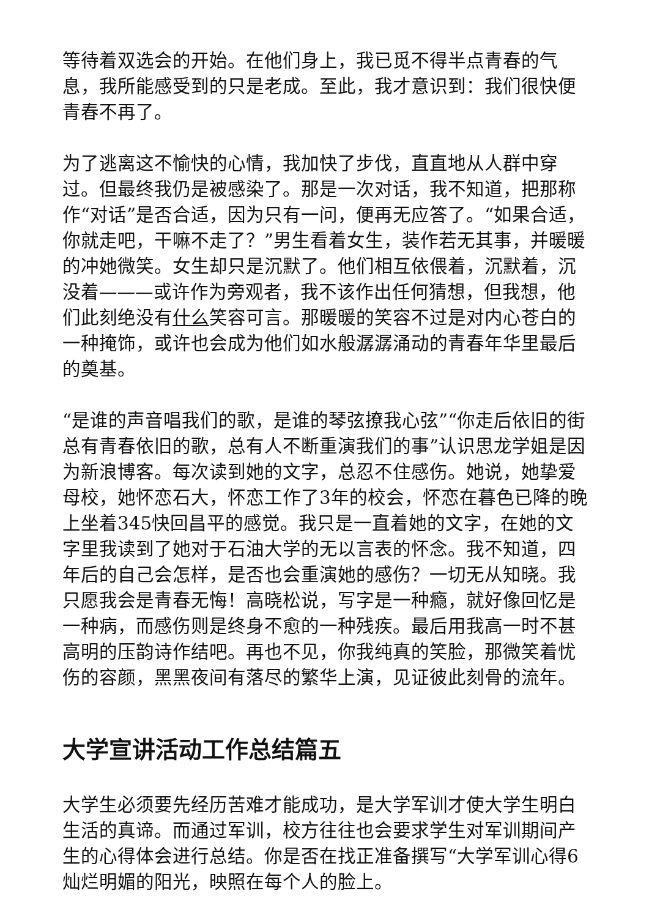等待着双选会的开始。在他们身上，我已觅不得半点青春的气息，我所能感受到的只是老成。至此，我才意识到：我们很快便青春不再了。
为了逃离这不愉快的心情，我加快了步伐，直直地从人群中穿过。但最终我仍是被感染了。那是一次对话，我不知道，把那称作“对话”是否合适，因为只有一问，便再无应答了。“如果合适，你就走吧，干嘛不走了？”男生看着女生，装作若无其事，并暖暖的冲她微笑。女生却只是沉默了。他们相互依偎着，沉默着，沉没着———或许作为旁观者，我不该作出任何猜想，但我想，他们此刻绝没有什么笑容可言。那暖暖的笑容不过是对内心苍白的一种掩饰，或许也会成为他们如水般潺潺涌动的青春年华里最后的奠基。
“是谁的声音唱我们的歌，是谁的琴弦撩我心弦”“你走后依旧的街总有青春依旧的歌，总有人不断重演我们的事”认识思龙学姐是因为新浪博客。每次读到她的文字，总忍不住感伤。她说，她挚爱母校，她怀恋石大，怀恋工作了3年的校会，怀恋在暮色已降的晚上坐着345快回昌平的感觉。我只是一直着她的文字，在她的文字里我读到了她对于石油大学的无以言表的怀念。我不知道，四年后的自己会怎样，是否也会重演她的感伤？一切无从知晓。我只愿我会是青春无悔！高晓松说，写字是一种瘾，就好像回忆是一种病，而感伤则是终身不愈的一种残疾。最后用我高一时不甚高明的压韵诗作结吧。再也不见，你我纯真的笑脸，那微笑着忧伤的容颜，黑黑夜间有落尽的繁华上演，见证彼此刻骨的流年。
大学宣讲活动工作总结篇五
大学生必须要先经历苦难才能成功，是大学军训才使大学生明白生活的真谛。而通过军训，校方往往也会要求学生对军训期间产生的心得体会进行总结。你是否在找正准备撰写“大学军训心得6灿烂明媚的阳光，映照在每个人的脸上。